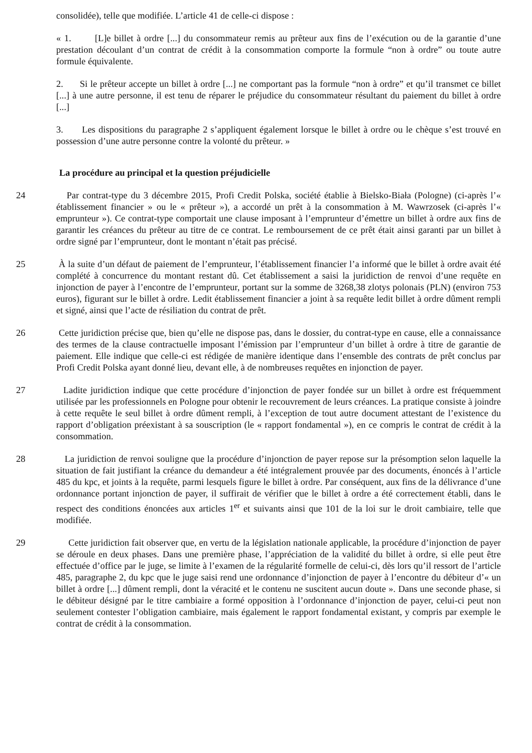consolidée), telle que modifiée. L’article 41 de celle-ci dispose :
« 1. [L]e billet à ordre [...] du consommateur remis au prêteur aux fins de l’exécution ou de la garantie d’une prestation découlant d’un contrat de crédit à la consommation comporte la formule “non à ordre” ou toute autre formule équivalente.
2. Si le prêteur accepte un billet à ordre [...] ne comportant pas la formule “non à ordre” et qu’il transmet ce billet [...] à une autre personne, il est tenu de réparer le préjudice du consommateur résultant du paiement du billet à ordre [...]
3. Les dispositions du paragraphe 2 s’appliquent également lorsque le billet à ordre ou le chèque s’est trouvé en possession d’une autre personne contre la volonté du prêteur. »
La procédure au principal et la question préjudicielle
24 Par contrat-type du 3 décembre 2015, Profi Credit Polska, société établie à Bielsko-Biała (Pologne) (ci-après l’« établissement financier » ou le « prêteur »), a accordé un prêt à la consommation à M. Wawrzosek (ci-après l’« emprunteur »). Ce contrat-type comportait une clause imposant à l’emprunteur d’émettre un billet à ordre aux fins de garantir les créances du prêteur au titre de ce contrat. Le remboursement de ce prêt était ainsi garanti par un billet à ordre signé par l’emprunteur, dont le montant n’était pas précisé.
25 À la suite d’un défaut de paiement de l’emprunteur, l’établissement financier l’a informé que le billet à ordre avait été complété à concurrence du montant restant dû. Cet établissement a saisi la juridiction de renvoi d’une requête en injonction de payer à l’encontre de l’emprunteur, portant sur la somme de 3268,38 zlotys polonais (PLN) (environ 753 euros), figurant sur le billet à ordre. Ledit établissement financier a joint à sa requête ledit billet à ordre dûment rempli et signé, ainsi que l’acte de résiliation du contrat de prêt.
26 Cette juridiction précise que, bien qu’elle ne dispose pas, dans le dossier, du contrat-type en cause, elle a connaissance des termes de la clause contractuelle imposant l’émission par l’emprunteur d’un billet à ordre à titre de garantie de paiement. Elle indique que celle-ci est rédigée de manière identique dans l’ensemble des contrats de prêt conclus par Profi Credit Polska ayant donné lieu, devant elle, à de nombreuses requêtes en injonction de payer.
27 Ladite juridiction indique que cette procédure d’injonction de payer fondée sur un billet à ordre est fréquemment utilisée par les professionnels en Pologne pour obtenir le recouvrement de leurs créances. La pratique consiste à joindre à cette requête le seul billet à ordre dûment rempli, à l’exception de tout autre document attestant de l’existence du rapport d’obligation préexistant à sa souscription (le « rapport fondamental »), en ce compris le contrat de crédit à la consommation.
28 La juridiction de renvoi souligne que la procédure d’injonction de payer repose sur la présomption selon laquelle la situation de fait justifiant la créance du demandeur a été intégralement prouvée par des documents, énoncés à l’article 485 du kpc, et joints à la requête, parmi lesquels figure le billet à ordre. Par conséquent, aux fins de la délivrance d’une ordonnance portant injonction de payer, il suffirait de vérifier que le billet à ordre a été correctement établi, dans le respect des conditions énoncées aux articles 1<sup>er</sup> et suivants ainsi que 101 de la loi sur le droit cambiaire, telle que modifiée.
29 Cette juridiction fait observer que, en vertu de la législation nationale applicable, la procédure d’injonction de payer se déroule en deux phases. Dans une première phase, l’appréciation de la validité du billet à ordre, si elle peut être effectuée d’office par le juge, se limite à l’examen de la régularité formelle de celui-ci, dès lors qu’il ressort de l’article 485, paragraphe 2, du kpc que le juge saisi rend une ordonnance d’injonction de payer à l’encontre du débiteur d’« un billet à ordre [...] dûment rempli, dont la véracité et le contenu ne suscitent aucun doute ». Dans une seconde phase, si le débiteur désigné par le titre cambiaire a formé opposition à l’ordonnance d’injonction de payer, celui-ci peut non seulement contester l’obligation cambiaire, mais également le rapport fondamental existant, y compris par exemple le contrat de crédit à la consommation.